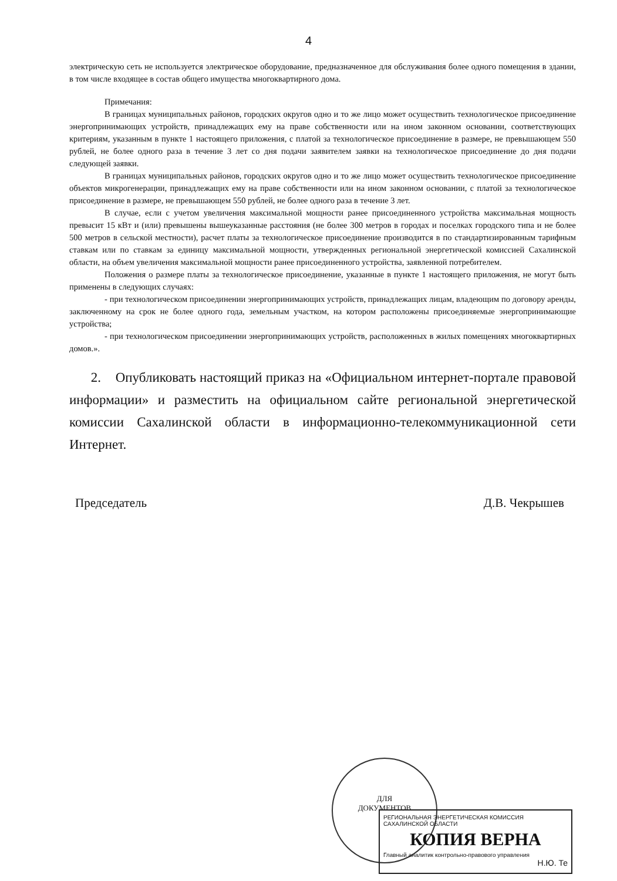4
электрическую сеть не используется электрическое оборудование, предназначенное для обслуживания более одного помещения в здании, в том числе входящее в состав общего имущества многоквартирного дома.
Примечания:
В границах муниципальных районов, городских округов одно и то же лицо может осуществить технологическое присоединение энергопринимающих устройств, принадлежащих ему на праве собственности или на ином законном основании, соответствующих критериям, указанным в пункте 1 настоящего приложения, с платой за технологическое присоединение в размере, не превышающем 550 рублей, не более одного раза в течение 3 лет со дня подачи заявителем заявки на технологическое присоединение до дня подачи следующей заявки.
В границах муниципальных районов, городских округов одно и то же лицо может осуществить технологическое присоединение объектов микрогенерации, принадлежащих ему на праве собственности или на ином законном основании, с платой за технологическое присоединение в размере, не превышающем 550 рублей, не более одного раза в течение 3 лет.
В случае, если с учетом увеличения максимальной мощности ранее присоединенного устройства максимальная мощность превысит 15 кВт и (или) превышены вышеуказанные расстояния (не более 300 метров в городах и поселках городского типа и не более 500 метров в сельской местности), расчет платы за технологическое присоединение производится в по стандартизированным тарифным ставкам или по ставкам за единицу максимальной мощности, утвержденных региональной энергетической комиссией Сахалинской области, на объем увеличения максимальной мощности ранее присоединенного устройства, заявленной потребителем.
Положения о размере платы за технологическое присоединение, указанные в пункте 1 настоящего приложения, не могут быть применены в следующих случаях:
- при технологическом присоединении энергопринимающих устройств, принадлежащих лицам, владеющим по договору аренды, заключенному на срок не более одного года, земельным участком, на котором расположены присоединяемые энергопринимающие устройства;
- при технологическом присоединении энергопринимающих устройств, расположенных в жилых помещениях многоквартирных домов.».
2. Опубликовать настоящий приказ на «Официальном интернет-портале правовой информации» и разместить на официальном сайте региональной энергетической комиссии Сахалинской области в информационно-телекоммуникационной сети Интернет.
Председатель Д.В. Чекрышев
ДЛЯ
ДОКУМЕНТОВ
РЕГИОНАЛЬНАЯ ЭНЕРГЕТИЧЕСКАЯ КОМИССИЯ САХАЛИНСКОЙ ОБЛАСТИ
КОПИЯ ВЕРНА
Главный аналитик контрольно-правового управления
Н.Ю. Те